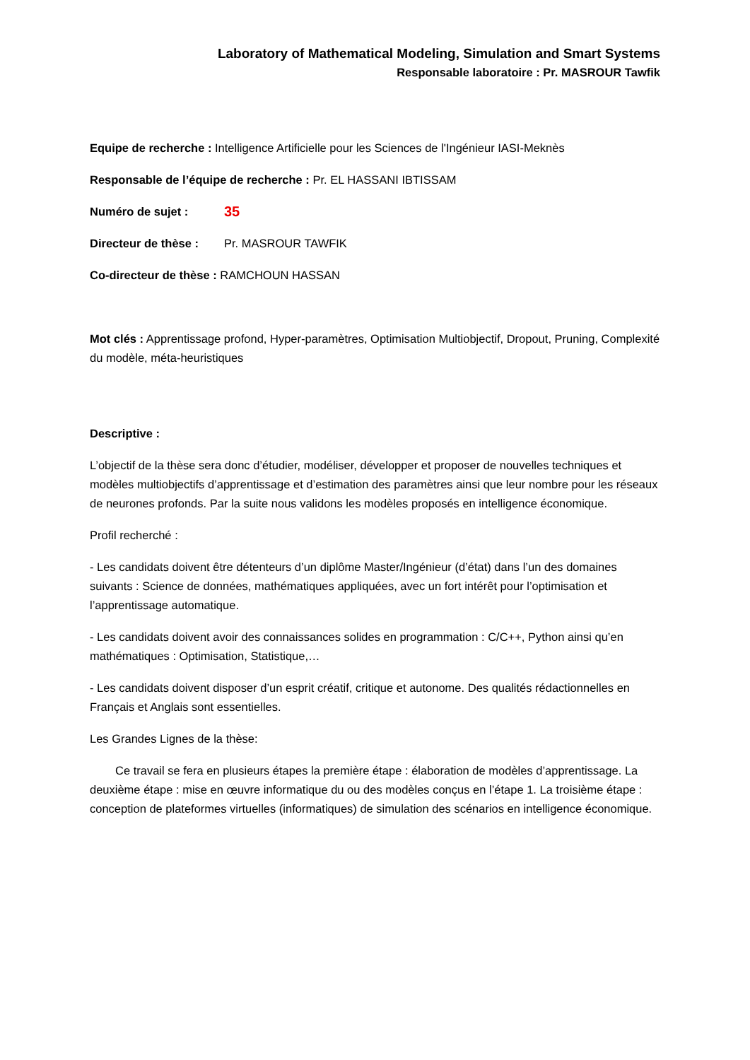Laboratory of Mathematical Modeling, Simulation and Smart Systems
Responsable laboratoire : Pr. MASROUR Tawfik
Equipe de recherche : Intelligence Artificielle pour les Sciences de l'Ingénieur IASI-Meknès
Responsable de l’équipe de recherche : Pr. EL HASSANI IBTISSAM
Numéro de sujet : 35
Directeur de thèse : Pr. MASROUR TAWFIK
Co-directeur de thèse : RAMCHOUN HASSAN
Mot clés : Apprentissage profond, Hyper-paramètres, Optimisation Multiobjectif, Dropout, Pruning, Complexité du modèle, méta-heuristiques
Descriptive :
L’objectif de la thèse sera donc d’étudier, modéliser, développer et proposer de nouvelles techniques et modèles multiobjectifs d’apprentissage et d’estimation des paramètres ainsi que leur nombre pour les réseaux de neurones profonds. Par la suite nous validons les modèles proposés en intelligence économique.
Profil recherché :
- Les candidats doivent être détenteurs d’un diplôme Master/Ingénieur (d’état) dans l’un des domaines suivants : Science de données, mathématiques appliquées, avec un fort intérêt pour l’optimisation et l’apprentissage automatique.
- Les candidats doivent avoir des connaissances solides en programmation : C/C++, Python ainsi qu’en mathématiques : Optimisation, Statistique,…
- Les candidats doivent disposer d’un esprit créatif, critique et autonome. Des qualités rédactionnelles en Français et Anglais sont essentielles.
Les Grandes Lignes de la thèse:
Ce travail se fera en plusieurs étapes la première étape : élaboration de modèles d’apprentissage. La deuxième étape : mise en œuvre informatique du ou des modèles conçus en l’étape 1. La troisième étape : conception de plateformes virtuelles (informatiques) de simulation des scénarios en intelligence économique.